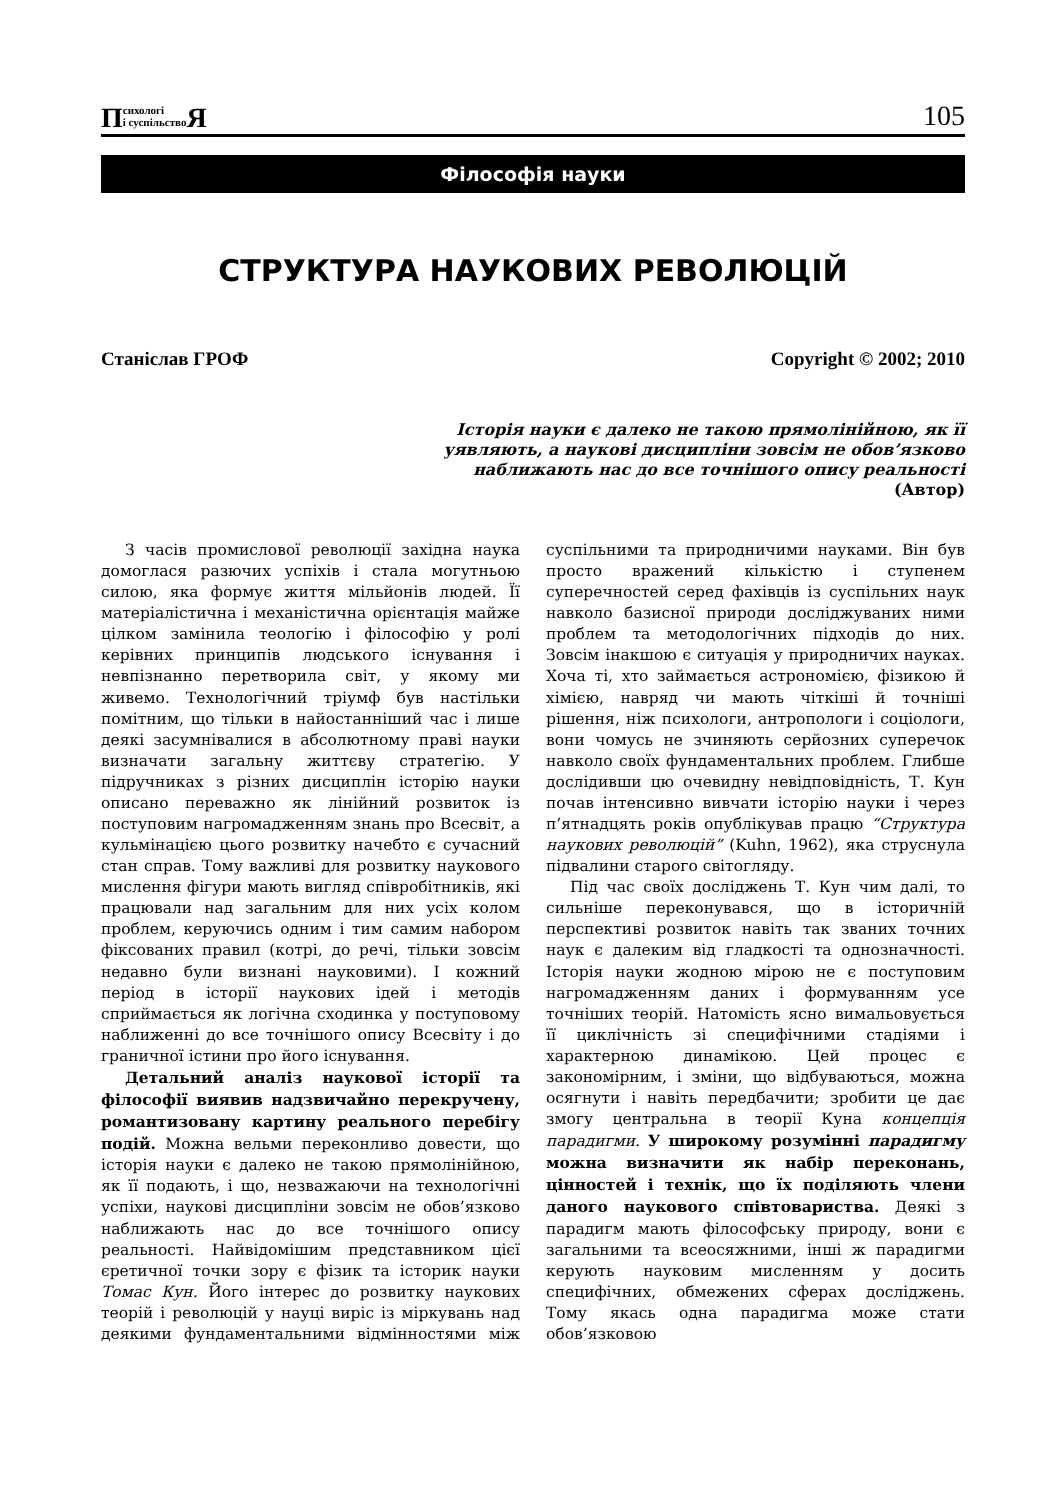Психологі
і суспільство Я
105
Філософія науки
СТРУКТУРА НАУКОВИХ РЕВОЛЮЦІЙ
Станіслав ГРОФ Copyright © 2002; 2010
Історія науки є далеко не такою прямолінійною, як її уявляють, а наукові дисципліни зовсім не обов’язково наближають нас до все точнішого опису реальності
(Автор)
З часів промислової революції західна наука домоглася разючих успіхів і стала могутньою силою, яка формує життя мільйонів людей. Її матеріалістична і механістична орієнтація майже цілком замінила теологію і філософію у ролі керівних принципів людського існування і невпізнанно перетворила світ, у якому ми живемо. Технологічний тріумф був настільки помітним, що тільки в найостанніший час і лише деякі засумнівалися в абсолютному праві науки визначати загальну життєву стратегію. У підручниках з різних дисциплін історію науки описано переважно як лінійний розвиток із поступовим нагромадженням знань про Всесвіт, а кульмінацією цього розвитку начебто є сучасний стан справ. Тому важливі для розвитку наукового мислення фігури мають вигляд співробітників, які працювали над загальним для них усіх колом проблем, керуючись одним і тим самим набором фіксованих правил (котрі, до речі, тільки зовсім недавно були визнані науковими). І кожний період в історії наукових ідей і методів сприймається як логічна сходинка у поступовому наближенні до все точнішого опису Всесвіту і до граничної істини про його існування.
Детальний аналіз наукової історії та філософії виявив надзвичайно перекручену, романтизовану картину реального перебігу подій. Можна вельми переконливо довести, що історія науки є далеко не такою прямолінійною, як її подають, і що, незважаючи на технологічні успіхи, наукові дисципліни зовсім не обов’язково наближають нас до все точнішого опису реальності. Найвідомішим представником цієї єретичної точки зору є фізик та історик науки Томас Кун. Його інтерес до розвитку наукових теорій і революцій у науці виріс із міркувань над деякими фундаментальними відмінностями між суспільними та природничими науками. Він був просто вражений кількістю і ступенем суперечностей серед фахівців із суспільних наук навколо базисної природи досліджуваних ними проблем та методологічних підходів до них. Зовсім інакшою є ситуація у природничих науках. Хоча ті, хто займається астрономією, фізикою й хімією, навряд чи мають чіткіші й точніші рішення, ніж психологи, антропологи і соціологи, вони чомусь не зчиняють серйозних суперечок навколо своїх фундаментальних проблем. Глибше дослідивши цю очевидну невідповідність, Т. Кун почав інтенсивно вивчати історію науки і через п’ятнадцять років опублікував працю “Структура наукових революцій” (Kuhn, 1962), яка струснула підвалини старого світогляду.
Під час своїх досліджень Т. Кун чим далі, то сильніше переконувався, що в історичній перспективі розвиток навіть так званих точних наук є далеким від гладкості та однозначності. Історія науки жодною мірою не є поступовим нагромадженням даних і формуванням усе точніших теорій. Натомість ясно вимальовується її циклічність зі специфічними стадіями і характерною динамікою. Цей процес є закономірним, і зміни, що відбуваються, можна осягнути і навіть передбачити; зробити це дає змогу центральна в теорії Куна концепція парадигми. У широкому розумінні парадигму можна визначити як набір переконань, цінностей і технік, що їх поділяють члени даного наукового співтовариства. Деякі з парадигм мають філософську природу, вони є загальними та всеосяжними, інші ж парадигми керують науковим мисленням у досить специфічних, обмежених сферах досліджень. Тому якась одна парадигма може стати обов’язковою